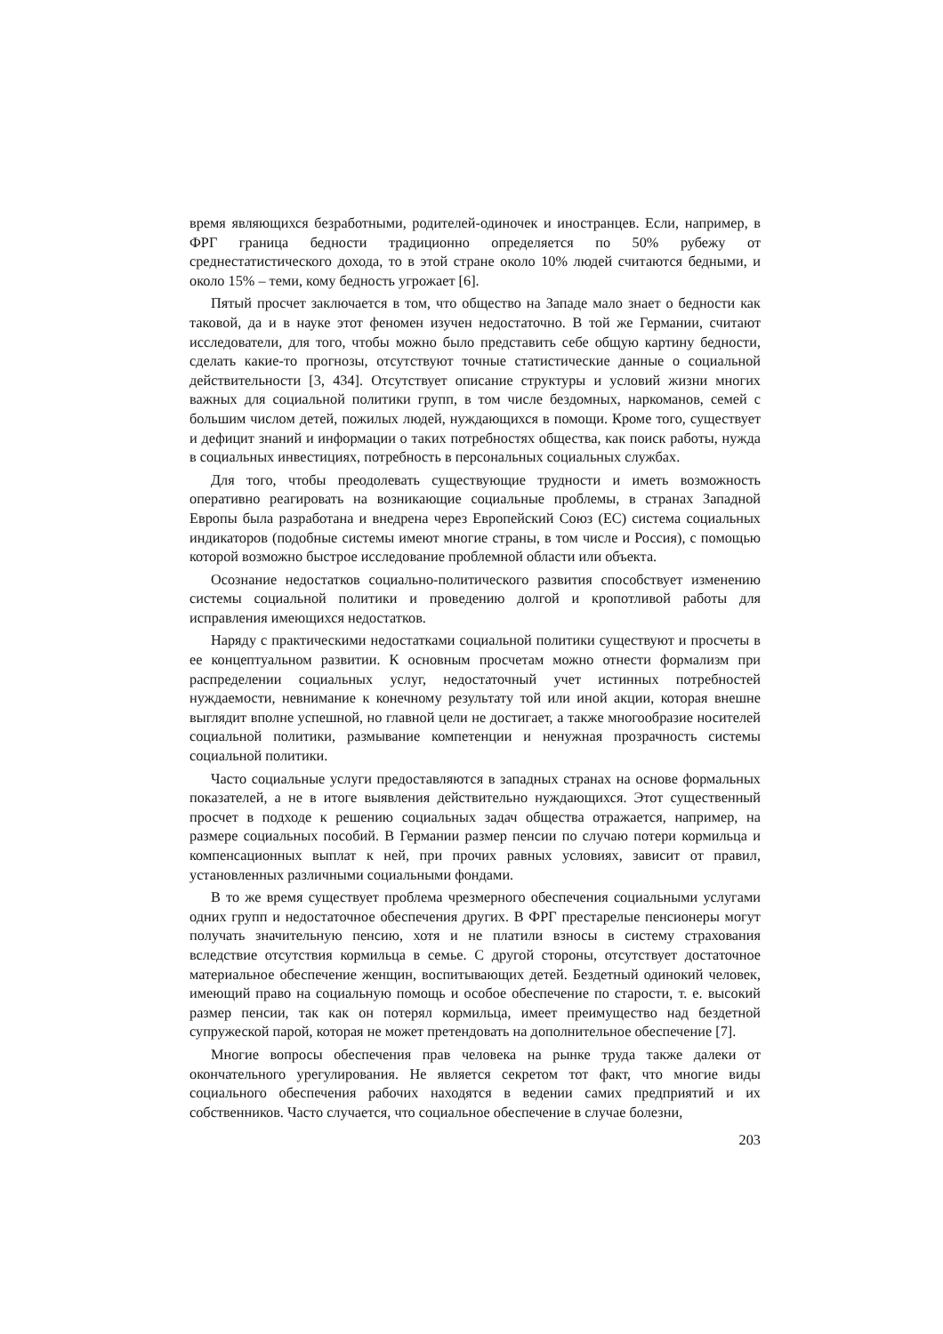время являющихся безработными, родителей-одиночек и иностранцев. Если, например, в ФРГ граница бедности традиционно определяется по 50% рубежу от среднестатистического дохода, то в этой стране около 10% людей считаются бедными, и около 15% – теми, кому бедность угрожает [6].
Пятый просчет заключается в том, что общество на Западе мало знает о бедности как таковой, да и в науке этот феномен изучен недостаточно. В той же Германии, считают исследователи, для того, чтобы можно было представить себе общую картину бедности, сделать какие-то прогнозы, отсутствуют точные статистические данные о социальной действительности [3, 434]. Отсутствует описание структуры и условий жизни многих важных для социальной политики групп, в том числе бездомных, наркоманов, семей с большим числом детей, пожилых людей, нуждающихся в помощи. Кроме того, существует и дефицит знаний и информации о таких потребностях общества, как поиск работы, нужда в социальных инвестициях, потребность в персональных социальных службах.
Для того, чтобы преодолевать существующие трудности и иметь возможность оперативно реагировать на возникающие социальные проблемы, в странах Западной Европы была разработана и внедрена через Европейский Союз (ЕС) система социальных индикаторов (подобные системы имеют многие страны, в том числе и Россия), с помощью которой возможно быстрое исследование проблемной области или объекта.
Осознание недостатков социально-политического развития способствует изменению системы социальной политики и проведению долгой и кропотливой работы для исправления имеющихся недостатков.
Наряду с практическими недостатками социальной политики существуют и просчеты в ее концептуальном развитии. К основным просчетам можно отнести формализм при распределении социальных услуг, недостаточный учет истинных потребностей нуждаемости, невнимание к конечному результату той или иной акции, которая внешне выглядит вполне успешной, но главной цели не достигает, а также многообразие носителей социальной политики, размывание компетенции и ненужная прозрачность системы социальной политики.
Часто социальные услуги предоставляются в западных странах на основе формальных показателей, а не в итоге выявления действительно нуждающихся. Этот существенный просчет в подходе к решению социальных задач общества отражается, например, на размере социальных пособий. В Германии размер пенсии по случаю потери кормильца и компенсационных выплат к ней, при прочих равных условиях, зависит от правил, установленных различными социальными фондами.
В то же время существует проблема чрезмерного обеспечения социальными услугами одних групп и недостаточное обеспечения других. В ФРГ престарелые пенсионеры могут получать значительную пенсию, хотя и не платили взносы в систему страхования вследствие отсутствия кормильца в семье. С другой стороны, отсутствует достаточное материальное обеспечение женщин, воспитывающих детей. Бездетный одинокий человек, имеющий право на социальную помощь и особое обеспечение по старости, т. е. высокий размер пенсии, так как он потерял кормильца, имеет преимущество над бездетной супружеской парой, которая не может претендовать на дополнительное обеспечение [7].
Многие вопросы обеспечения прав человека на рынке труда также далеки от окончательного урегулирования. Не является секретом тот факт, что многие виды социального обеспечения рабочих находятся в ведении самих предприятий и их собственников. Часто случается, что социальное обеспечение в случае болезни,
203